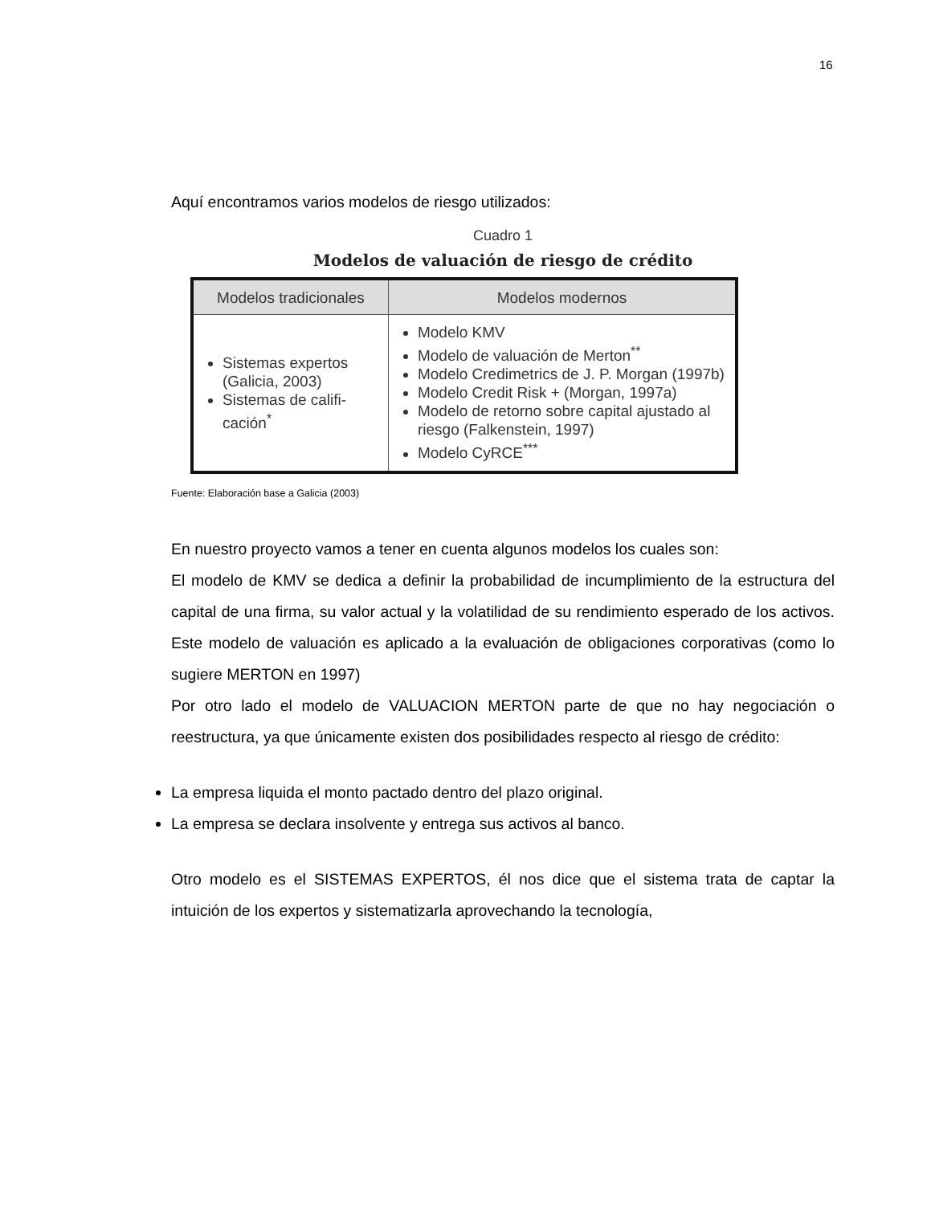16
Aquí encontramos varios modelos de riesgo utilizados:
Cuadro 1
Modelos de valuación de riesgo de crédito
| Modelos tradicionales | Modelos modernos |
| --- | --- |
| Sistemas expertos (Galicia, 2003) Sistemas de califi-cación<sup>*</sup> | Modelo KMV Modelo de valuación de Merton<sup>**</sup> Modelo Credimetrics de J. P. Morgan (1997b) Modelo Credit Risk + (Morgan, 1997a) Modelo de retorno sobre capital ajustado al riesgo (Falkenstein, 1997) Modelo CyRCE<sup>***</sup> |
Fuente: Elaboración base a Galicia (2003)
En nuestro proyecto vamos a tener en cuenta algunos modelos los cuales son:
El modelo de KMV se dedica a definir la probabilidad de incumplimiento de la estructura del capital de una firma, su valor actual y la volatilidad de su rendimiento esperado de los activos. Este modelo de valuación es aplicado a la evaluación de obligaciones corporativas (como lo sugiere MERTON en 1997)
Por otro lado el modelo de VALUACION MERTON parte de que no hay negociación o reestructura, ya que únicamente existen dos posibilidades respecto al riesgo de crédito:
La empresa liquida el monto pactado dentro del plazo original.
La empresa se declara insolvente y entrega sus activos al banco.
Otro modelo es el SISTEMAS EXPERTOS, él nos dice que el sistema trata de captar la intuición de los expertos y sistematizarla aprovechando la tecnología,